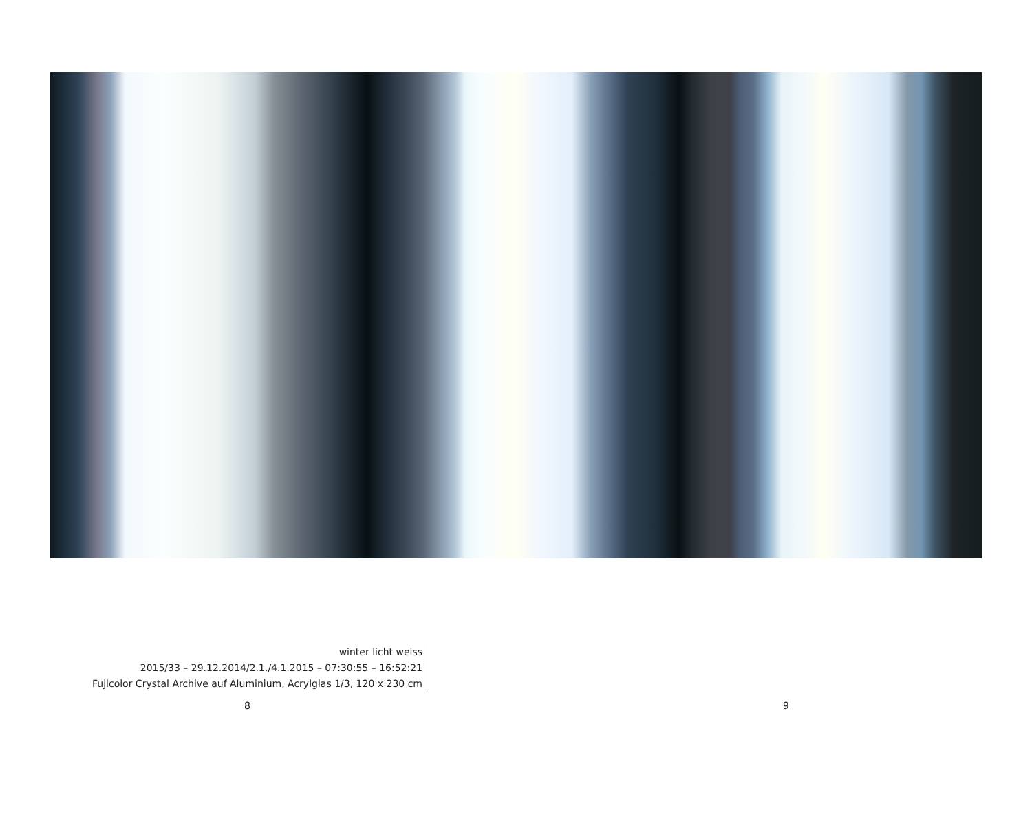winter licht weiss
2015/33 – 29.12.2014/2.1./4.1.2015 – 07:30:55 – 16:52:21
Fujicolor Crystal Archive auf Aluminium, Acrylglas 1/3, 120 x 230 cm
8 9